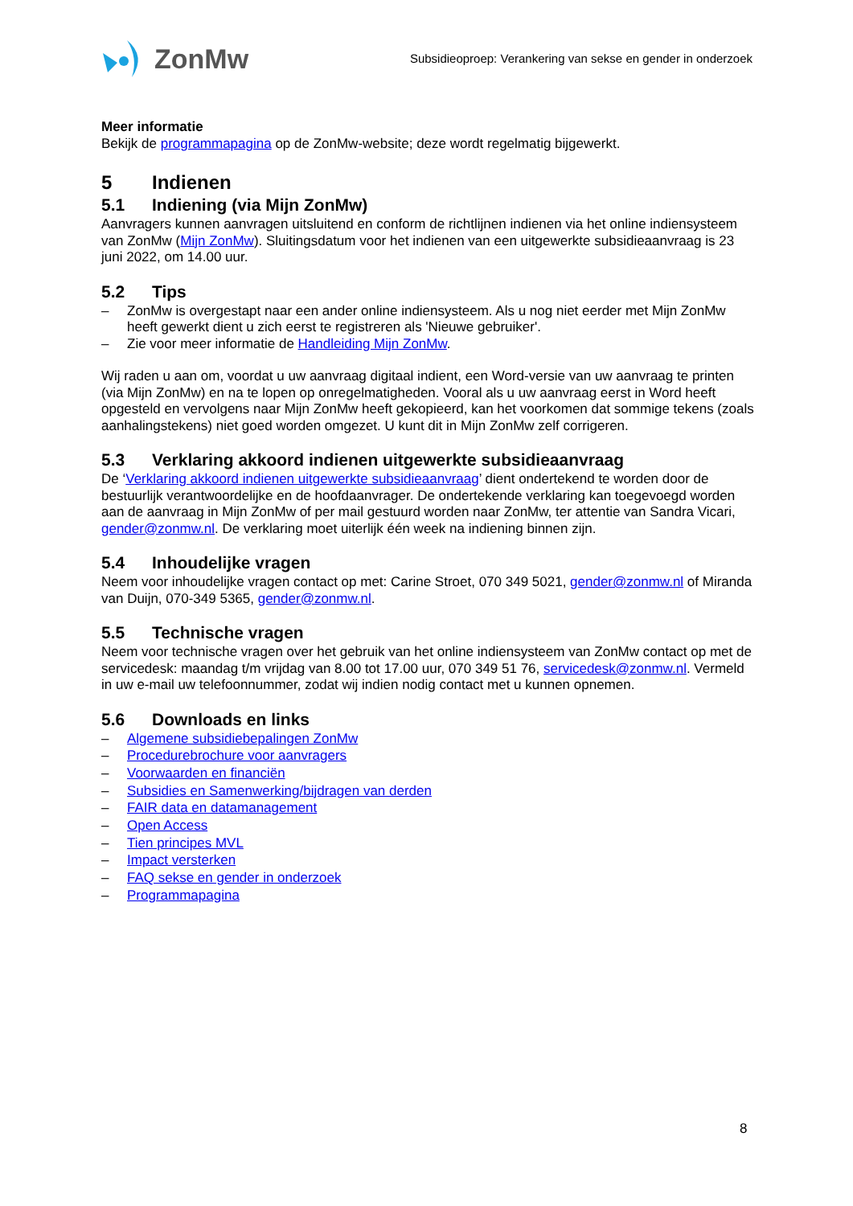ZonMw
Subsidieoproep: Verankering van sekse en gender in onderzoek
Meer informatie
Bekijk de programmapagina op de ZonMw-website; deze wordt regelmatig bijgewerkt.
5 Indienen
5.1 Indiening (via Mijn ZonMw)
Aanvragers kunnen aanvragen uitsluitend en conform de richtlijnen indienen via het online indiensysteem van ZonMw (Mijn ZonMw). Sluitingsdatum voor het indienen van een uitgewerkte subsidieaanvraag is 23 juni 2022, om 14.00 uur.
5.2 Tips
– ZonMw is overgestapt naar een ander online indiensysteem. Als u nog niet eerder met Mijn ZonMw heeft gewerkt dient u zich eerst te registreren als 'Nieuwe gebruiker'.
– Zie voor meer informatie de Handleiding Mijn ZonMw.
Wij raden u aan om, voordat u uw aanvraag digitaal indient, een Word-versie van uw aanvraag te printen (via Mijn ZonMw) en na te lopen op onregelmatigheden. Vooral als u uw aanvraag eerst in Word heeft opgesteld en vervolgens naar Mijn ZonMw heeft gekopieerd, kan het voorkomen dat sommige tekens (zoals aanhalingstekens) niet goed worden omgezet. U kunt dit in Mijn ZonMw zelf corrigeren.
5.3 Verklaring akkoord indienen uitgewerkte subsidieaanvraag
De ‘Verklaring akkoord indienen uitgewerkte subsidieaanvraag’ dient ondertekend te worden door de bestuurlijk verantwoordelijke en de hoofdaanvrager. De ondertekende verklaring kan toegevoegd worden aan de aanvraag in Mijn ZonMw of per mail gestuurd worden naar ZonMw, ter attentie van Sandra Vicari, gender@zonmw.nl. De verklaring moet uiterlijk één week na indiening binnen zijn.
5.4 Inhoudelijke vragen
Neem voor inhoudelijke vragen contact op met: Carine Stroet, 070 349 5021, gender@zonmw.nl of Miranda van Duijn, 070-349 5365, gender@zonmw.nl.
5.5 Technische vragen
Neem voor technische vragen over het gebruik van het online indiensysteem van ZonMw contact op met de servicedesk: maandag t/m vrijdag van 8.00 tot 17.00 uur, 070 349 51 76, servicedesk@zonmw.nl. Vermeld in uw e-mail uw telefoonnummer, zodat wij indien nodig contact met u kunnen opnemen.
5.6 Downloads en links
– Algemene subsidiebepalingen ZonMw
– Procedurebrochure voor aanvragers
– Voorwaarden en financiën
– Subsidies en Samenwerking/bijdragen van derden
– FAIR data en datamanagement
– Open Access
– Tien principes MVL
– Impact versterken
– FAQ sekse en gender in onderzoek
– Programmapagina
8